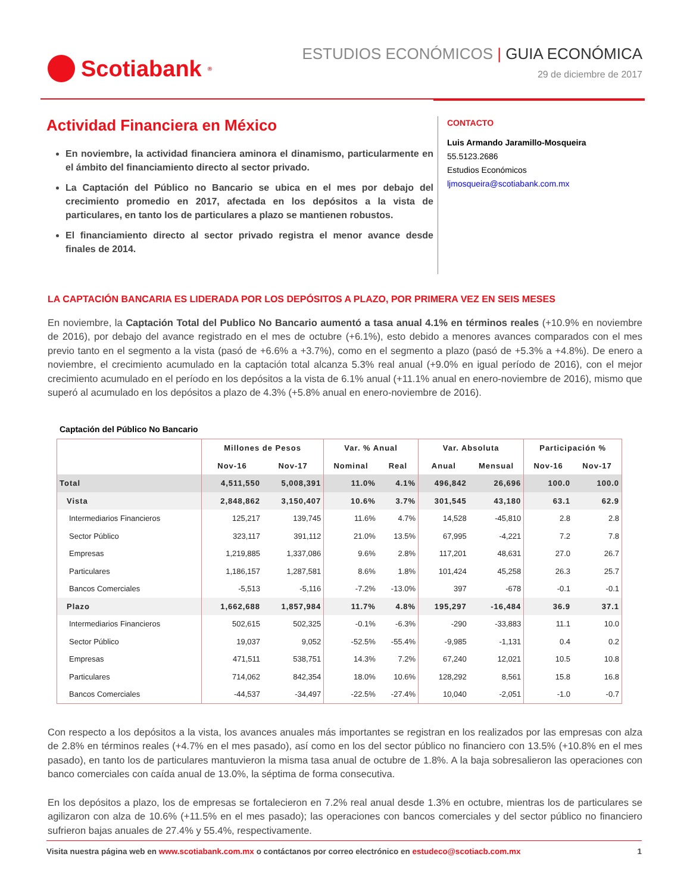Scotiabank<sup>®</sup>
ESTUDIOS ECONÓMICOS | GUIA ECONÓMICA
29 de diciembre de 2017
Actividad Financiera en México
En noviembre, la actividad financiera aminora el dinamismo, particularmente en el ámbito del financiamiento directo al sector privado.
La Captación del Público no Bancario se ubica en el mes por debajo del crecimiento promedio en 2017, afectada en los depósitos a la vista de particulares, en tanto los de particulares a plazo se mantienen robustos.
El financiamiento directo al sector privado registra el menor avance desde finales de 2014.
CONTACTO
Luis Armando Jaramillo-Mosqueira
55.5123.2686
Estudios Económicos
ljmosqueira@scotiabank.com.mx
LA CAPTACIÓN BANCARIA ES LIDERADA POR LOS DEPÓSITOS A PLAZO, POR PRIMERA VEZ EN SEIS MESES
En noviembre, la Captación Total del Publico No Bancario aumentó a tasa anual 4.1% en términos reales (+10.9% en noviembre de 2016), por debajo del avance registrado en el mes de octubre (+6.1%), esto debido a menores avances comparados con el mes previo tanto en el segmento a la vista (pasó de +6.6% a +3.7%), como en el segmento a plazo (pasó de +5.3% a +4.8%). De enero a noviembre, el crecimiento acumulado en la captación total alcanza 5.3% real anual (+9.0% en igual período de 2016), con el mejor crecimiento acumulado en el período en los depósitos a la vista de 6.1% anual (+11.1% anual en enero-noviembre de 2016), mismo que superó al acumulado en los depósitos a plazo de 4.3% (+5.8% anual en enero-noviembre de 2016).
Captación del Público No Bancario
| | Millones de Pesos | | Var. % Anual | | Var. Absoluta | | Participación % | |
| --- | --- | --- | --- | --- | --- | --- | --- | --- |
| | Nov-16 | Nov-17 | Nominal | Real | Anual | Mensual | Nov-16 | Nov-17 |
| Total | 4,511,550 | 5,008,391 | 11.0% | 4.1% | 496,842 | 26,696 | 100.0 | 100.0 |
| Vista | 2,848,862 | 3,150,407 | 10.6% | 3.7% | 301,545 | 43,180 | 63.1 | 62.9 |
| Intermediarios Financieros | 125,217 | 139,745 | 11.6% | 4.7% | 14,528 | -45,810 | 2.8 | 2.8 |
| Sector Público | 323,117 | 391,112 | 21.0% | 13.5% | 67,995 | -4,221 | 7.2 | 7.8 |
| Empresas | 1,219,885 | 1,337,086 | 9.6% | 2.8% | 117,201 | 48,631 | 27.0 | 26.7 |
| Particulares | 1,186,157 | 1,287,581 | 8.6% | 1.8% | 101,424 | 45,258 | 26.3 | 25.7 |
| Bancos Comerciales | -5,513 | -5,116 | -7.2% | -13.0% | 397 | -678 | -0.1 | -0.1 |
| Plazo | 1,662,688 | 1,857,984 | 11.7% | 4.8% | 195,297 | -16,484 | 36.9 | 37.1 |
| Intermediarios Financieros | 502,615 | 502,325 | -0.1% | -6.3% | -290 | -33,883 | 11.1 | 10.0 |
| Sector Público | 19,037 | 9,052 | -52.5% | -55.4% | -9,985 | -1,131 | 0.4 | 0.2 |
| Empresas | 471,511 | 538,751 | 14.3% | 7.2% | 67,240 | 12,021 | 10.5 | 10.8 |
| Particulares | 714,062 | 842,354 | 18.0% | 10.6% | 128,292 | 8,561 | 15.8 | 16.8 |
| Bancos Comerciales | -44,537 | -34,497 | -22.5% | -27.4% | 10,040 | -2,051 | -1.0 | -0.7 |
Con respecto a los depósitos a la vista, los avances anuales más importantes se registran en los realizados por las empresas con alza de 2.8% en términos reales (+4.7% en el mes pasado), así como en los del sector público no financiero con 13.5% (+10.8% en el mes pasado), en tanto los de particulares mantuvieron la misma tasa anual de octubre de 1.8%. A la baja sobresalieron las operaciones con banco comerciales con caída anual de 13.0%, la séptima de forma consecutiva.
En los depósitos a plazo, los de empresas se fortalecieron en 7.2% real anual desde 1.3% en octubre, mientras los de particulares se agilizaron con alza de 10.6% (+11.5% en el mes pasado); las operaciones con bancos comerciales y del sector público no financiero sufrieron bajas anuales de 27.4% y 55.4%, respectivamente.
Visita nuestra página web en www.scotiabank.com.mx o contáctanos por correo electrónico en estudeco@scotiacb.com.mx
1